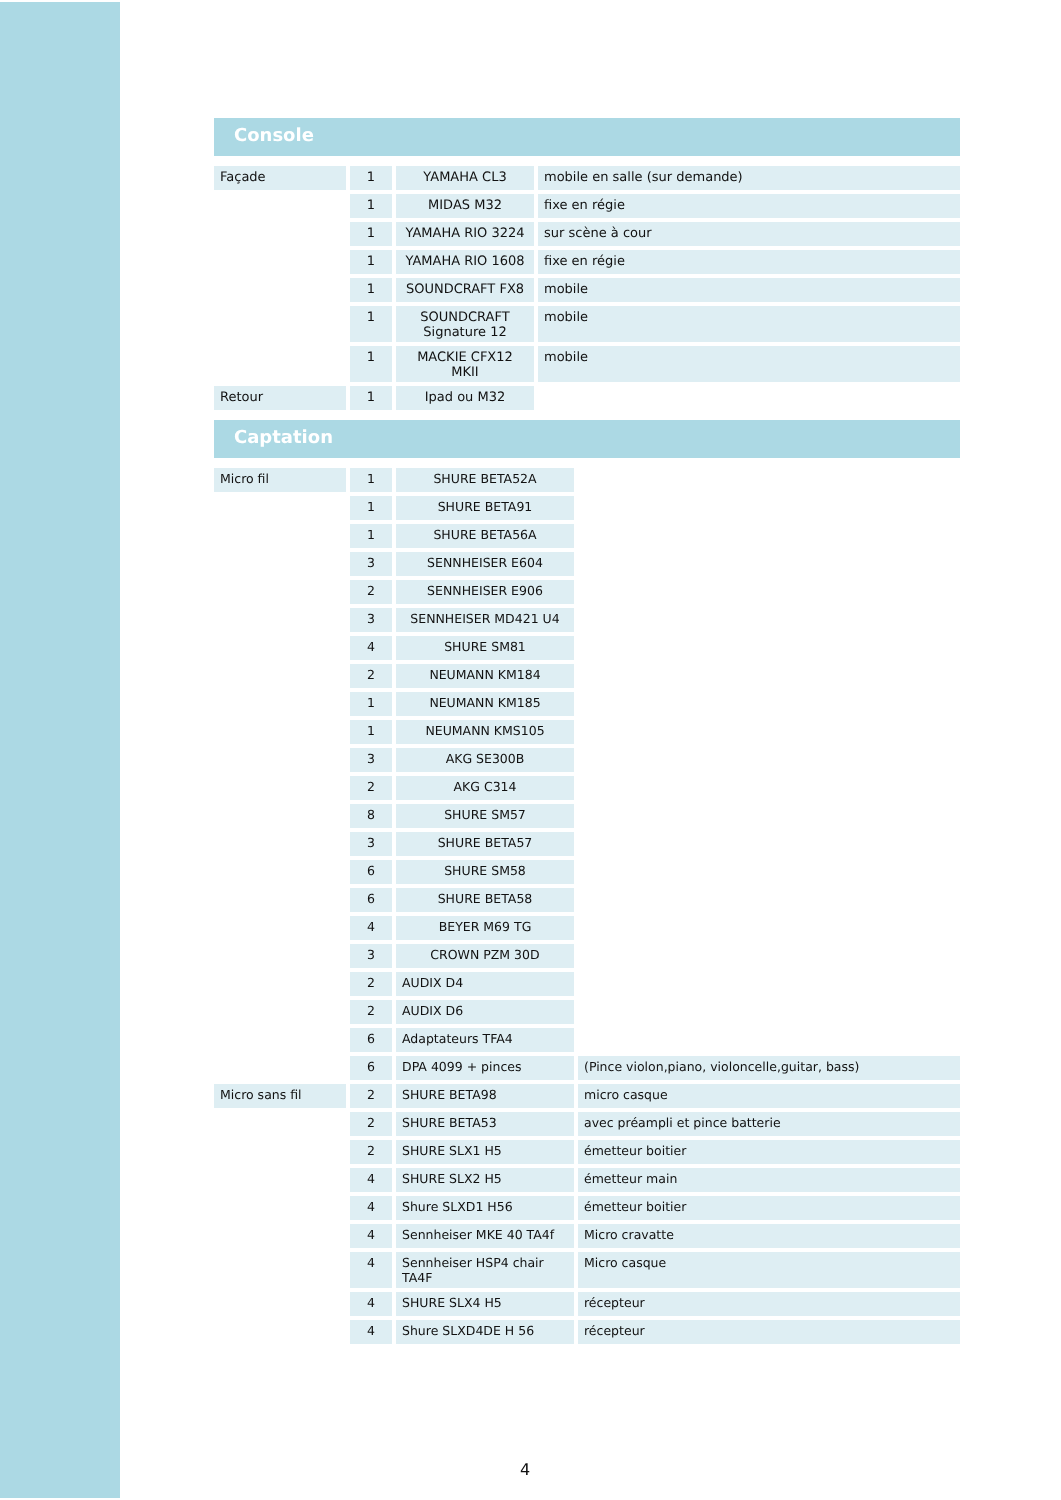Console
| Façade | 1 | YAMAHA CL3 | mobile en salle (sur demande) |
| | 1 | MIDAS M32 | fixe en régie |
| | 1 | YAMAHA RIO 3224 | sur scène à cour |
| | 1 | YAMAHA RIO 1608 | fixe en régie |
| | 1 | SOUNDCRAFT FX8 | mobile |
| | 1 | SOUNDCRAFT Signature 12 | mobile |
| | 1 | MACKIE CFX12 MKII | mobile |
| Retour | 1 | Ipad ou M32 | |
Captation
| Micro fil | 1 | SHURE BETA52A | |
| | 1 | SHURE BETA91 | |
| | 1 | SHURE BETA56A | |
| | 3 | SENNHEISER E604 | |
| | 2 | SENNHEISER E906 | |
| | 3 | SENNHEISER MD421 U4 | |
| | 4 | SHURE SM81 | |
| | 2 | NEUMANN KM184 | |
| | 1 | NEUMANN KM185 | |
| | 1 | NEUMANN KMS105 | |
| | 3 | AKG SE300B | |
| | 2 | AKG C314 | |
| | 8 | SHURE SM57 | |
| | 3 | SHURE BETA57 | |
| | 6 | SHURE SM58 | |
| | 6 | SHURE BETA58 | |
| | 4 | BEYER M69 TG | |
| | 3 | CROWN PZM 30D | |
| | 2 | AUDIX D4 | |
| | 2 | AUDIX D6 | |
| | 6 | Adaptateurs TFA4 | |
| | 6 | DPA 4099 + pinces | (Pince violon,piano, violoncelle,guitar, bass) |
| Micro sans fil | 2 | SHURE BETA98 | micro casque |
| | 2 | SHURE BETA53 | avec préampli et pince batterie |
| | 2 | SHURE SLX1 H5 | émetteur boitier |
| | 4 | SHURE SLX2 H5 | émetteur main |
| | 4 | Shure SLXD1 H56 | émetteur boitier |
| | 4 | Sennheiser MKE 40 TA4f | Micro cravatte |
| | 4 | Sennheiser HSP4 chair TA4F | Micro casque |
| | 4 | SHURE SLX4 H5 | récepteur |
| | 4 | Shure SLXD4DE H 56 | récepteur |
4